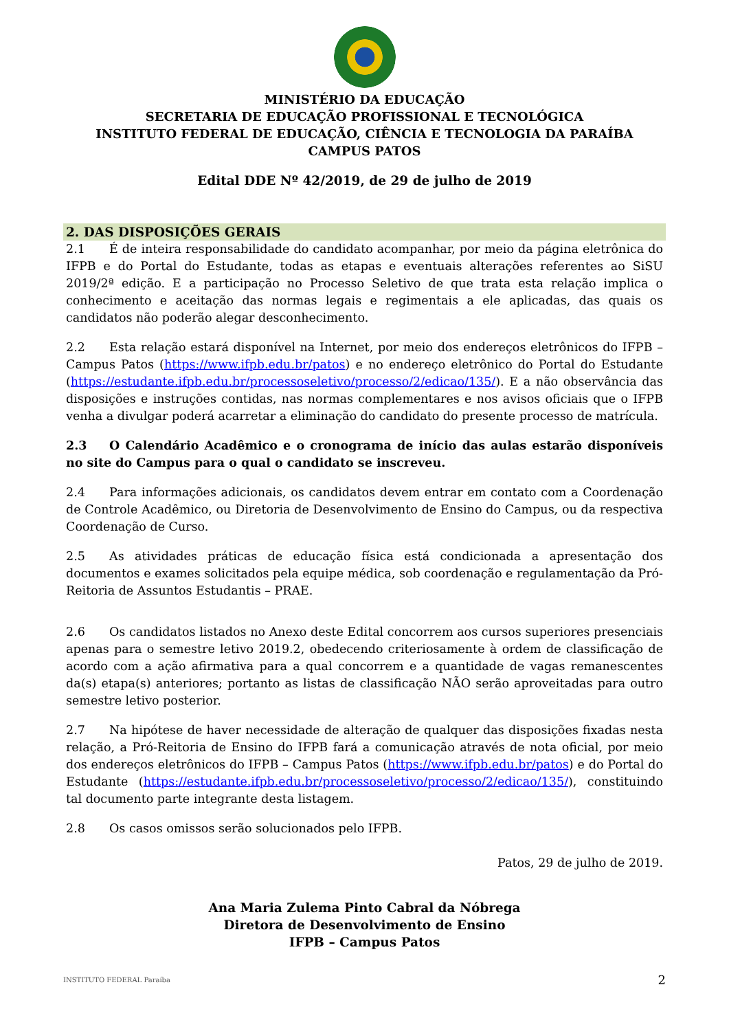MINISTÉRIO DA EDUCAÇÃO
SECRETARIA DE EDUCAÇÃO PROFISSIONAL E TECNOLÓGICA
INSTITUTO FEDERAL DE EDUCAÇÃO, CIÊNCIA E TECNOLOGIA DA PARAÍBA
CAMPUS PATOS
Edital DDE Nº 42/2019, de 29 de julho de 2019
2. DAS DISPOSIÇÕES GERAIS
2.1 É de inteira responsabilidade do candidato acompanhar, por meio da página eletrônica do IFPB e do Portal do Estudante, todas as etapas e eventuais alterações referentes ao SiSU 2019/2ª edição. E a participação no Processo Seletivo de que trata esta relação implica o conhecimento e aceitação das normas legais e regimentais a ele aplicadas, das quais os candidatos não poderão alegar desconhecimento.
2.2 Esta relação estará disponível na Internet, por meio dos endereços eletrônicos do IFPB – Campus Patos (https://www.ifpb.edu.br/patos) e no endereço eletrônico do Portal do Estudante (https://estudante.ifpb.edu.br/processoseletivo/processo/2/edicao/135/). E a não observância das disposições e instruções contidas, nas normas complementares e nos avisos oficiais que o IFPB venha a divulgar poderá acarretar a eliminação do candidato do presente processo de matrícula.
2.3 O Calendário Acadêmico e o cronograma de início das aulas estarão disponíveis no site do Campus para o qual o candidato se inscreveu.
2.4 Para informações adicionais, os candidatos devem entrar em contato com a Coordenação de Controle Acadêmico, ou Diretoria de Desenvolvimento de Ensino do Campus, ou da respectiva Coordenação de Curso.
2.5 As atividades práticas de educação física está condicionada a apresentação dos documentos e exames solicitados pela equipe médica, sob coordenação e regulamentação da Pró-Reitoria de Assuntos Estudantis – PRAE.
2.6 Os candidatos listados no Anexo deste Edital concorrem aos cursos superiores presenciais apenas para o semestre letivo 2019.2, obedecendo criteriosamente à ordem de classificação de acordo com a ação afirmativa para a qual concorrem e a quantidade de vagas remanescentes da(s) etapa(s) anteriores; portanto as listas de classificação NÃO serão aproveitadas para outro semestre letivo posterior.
2.7 Na hipótese de haver necessidade de alteração de qualquer das disposições fixadas nesta relação, a Pró-Reitoria de Ensino do IFPB fará a comunicação através de nota oficial, por meio dos endereços eletrônicos do IFPB – Campus Patos (https://www.ifpb.edu.br/patos) e do Portal do Estudante (https://estudante.ifpb.edu.br/processoseletivo/processo/2/edicao/135/), constituindo tal documento parte integrante desta listagem.
2.8 Os casos omissos serão solucionados pelo IFPB.
Patos, 29 de julho de 2019.
Ana Maria Zulema Pinto Cabral da Nóbrega
Diretora de Desenvolvimento de Ensino
IFPB – Campus Patos
INSTITUTO FEDERAL Paraíba 2